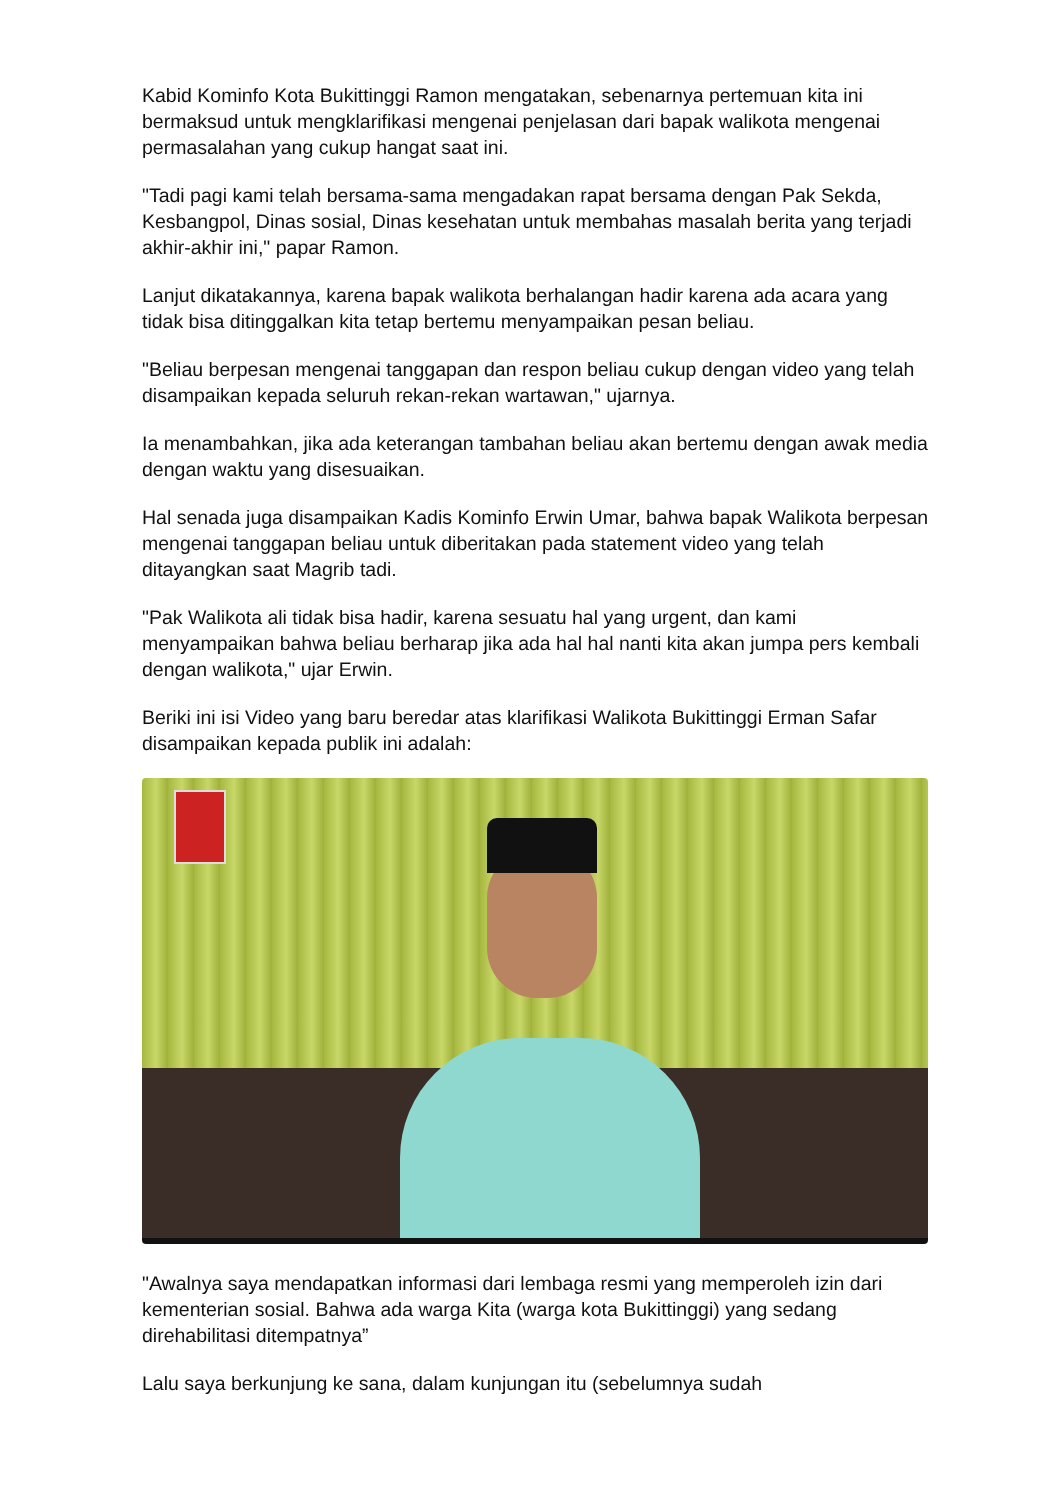Kabid Kominfo Kota Bukittinggi Ramon mengatakan, sebenarnya pertemuan kita ini bermaksud untuk mengklarifikasi mengenai penjelasan dari bapak walikota mengenai permasalahan yang cukup hangat saat ini.
"Tadi pagi kami telah bersama-sama mengadakan rapat bersama dengan Pak Sekda, Kesbangpol, Dinas sosial, Dinas kesehatan untuk membahas masalah berita yang terjadi akhir-akhir ini," papar Ramon.
Lanjut dikatakannya, karena bapak walikota berhalangan hadir karena ada acara yang tidak bisa ditinggalkan kita tetap bertemu menyampaikan pesan beliau.
"Beliau berpesan mengenai tanggapan dan respon beliau cukup dengan video yang telah disampaikan kepada seluruh rekan-rekan wartawan," ujarnya.
Ia menambahkan, jika ada keterangan tambahan beliau akan bertemu dengan awak media dengan waktu yang disesuaikan.
Hal senada juga disampaikan Kadis Kominfo Erwin Umar, bahwa bapak Walikota berpesan mengenai tanggapan beliau untuk diberitakan pada statement video yang telah ditayangkan saat Magrib tadi.
"Pak Walikota ali tidak bisa hadir, karena sesuatu hal yang urgent, dan kami menyampaikan bahwa beliau berharap jika ada hal hal nanti kita akan jumpa pers kembali dengan walikota," ujar Erwin.
Beriki ini isi Video yang baru beredar atas klarifikasi Walikota Bukittinggi Erman Safar disampaikan kepada publik ini adalah:
"Awalnya saya mendapatkan informasi dari lembaga resmi yang memperoleh izin dari kementerian sosial. Bahwa ada warga Kita (warga kota Bukittinggi) yang sedang direhabilitasi ditempatnya”
Lalu saya berkunjung ke sana, dalam kunjungan itu (sebelumnya sudah